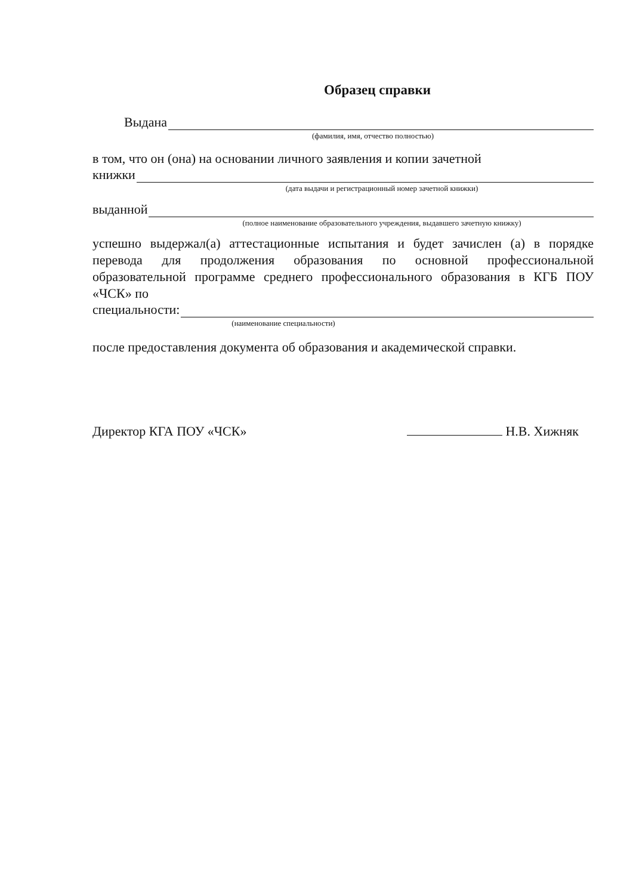Образец справки
Выдана
(фамилия, имя, отчество полностью)
в том, что он (она) на основании личного заявления и копии зачетной
книжки
(дата выдачи и регистрационный номер зачетной книжки)
выданной
(полное наименование образовательного учреждения, выдавшего зачетную книжку)
успешно выдержал(а) аттестационные испытания и будет зачислен (а) в порядке перевода для продолжения образования по основной профессиональной образовательной программе среднего профессионального образования в КГБ ПОУ «ЧСК» по
специальности:
(наименование специальности)
после предоставления документа об образования и академической справки.
Директор КГА ПОУ «ЧСК» Н.В. Хижняк